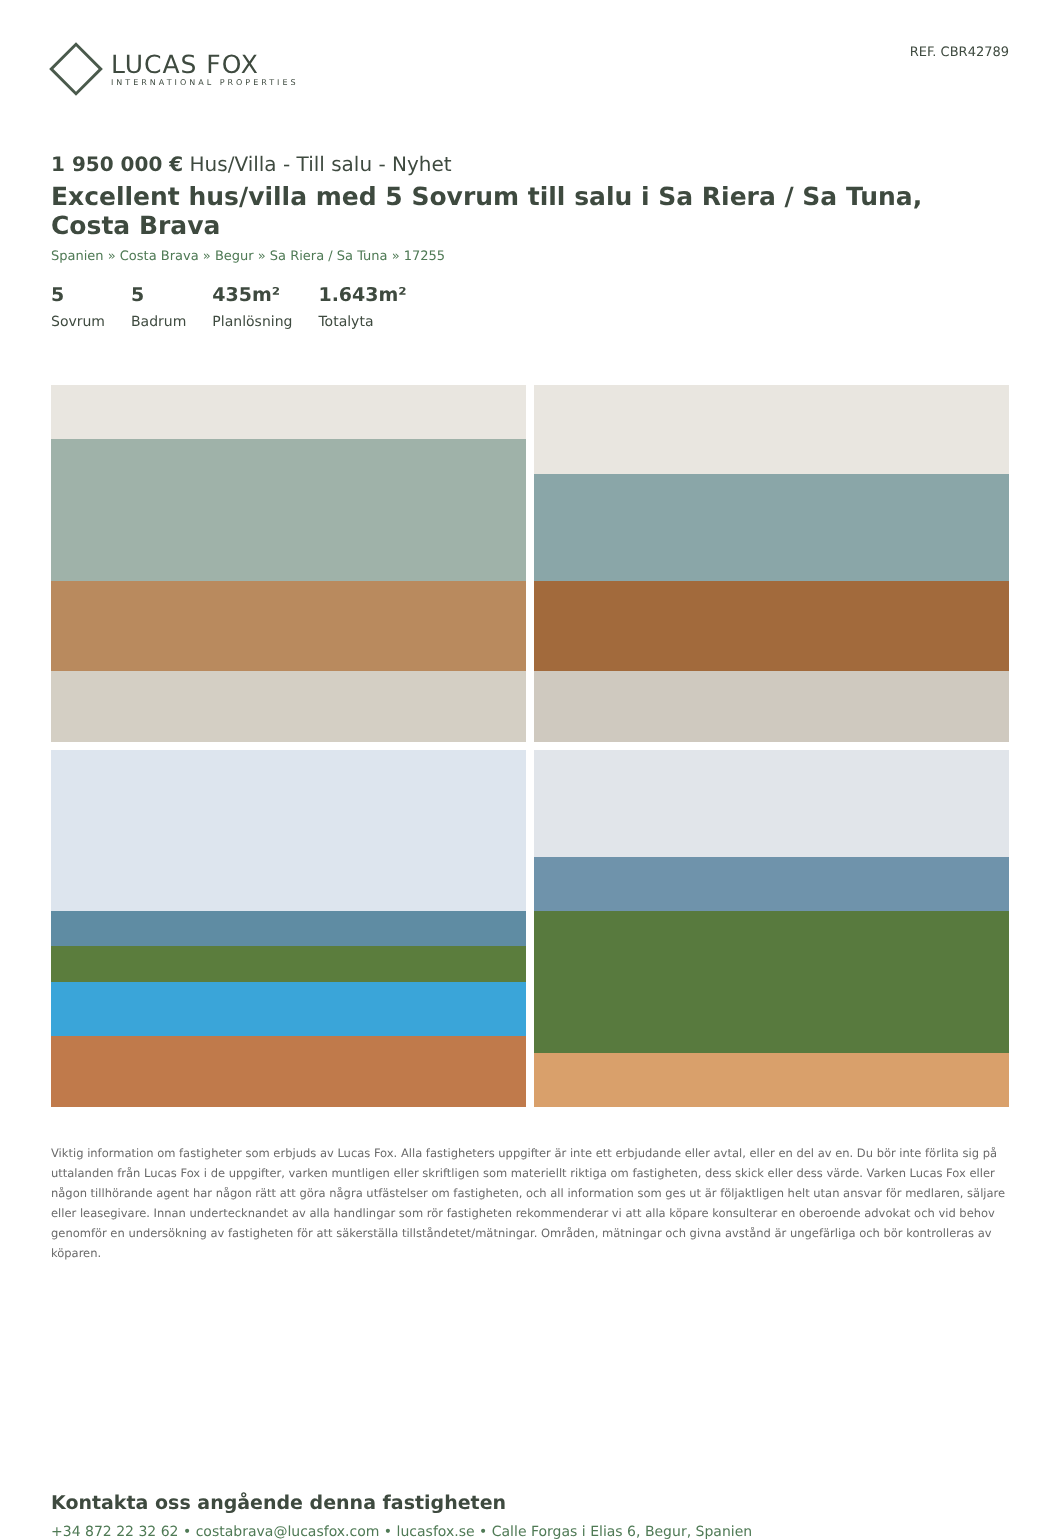LUCAS FOX
INTERNATIONAL PROPERTIES
REF. CBR42789
1 950 000 € Hus/Villa - Till salu - Nyhet
Excellent hus/villa med 5 Sovrum till salu i Sa Riera / Sa Tuna, Costa Brava
Spanien » Costa Brava » Begur » Sa Riera / Sa Tuna » 17255
5
Sovrum
5
Badrum
435m²
Planlösning
1.643m²
Totalyta
Viktig information om fastigheter som erbjuds av Lucas Fox. Alla fastigheters uppgifter är inte ett erbjudande eller avtal, eller en del av en. Du bör inte förlita sig på uttalanden från Lucas Fox i de uppgifter, varken muntligen eller skriftligen som materiellt riktiga om fastigheten, dess skick eller dess värde. Varken Lucas Fox eller någon tillhörande agent har någon rätt att göra några utfästelser om fastigheten, och all information som ges ut är följaktligen helt utan ansvar för medlaren, säljare eller leasegivare. Innan undertecknandet av alla handlingar som rör fastigheten rekommenderar vi att alla köpare konsulterar en oberoende advokat och vid behov genomför en undersökning av fastigheten för att säkerställa tillståndetet/mätningar. Områden, mätningar och givna avstånd är ungefärliga och bör kontrolleras av köparen.
Kontakta oss angående denna fastigheten
+34 872 22 32 62 • costabrava@lucasfox.com • lucasfox.se • Calle Forgas i Elias 6, Begur, Spanien